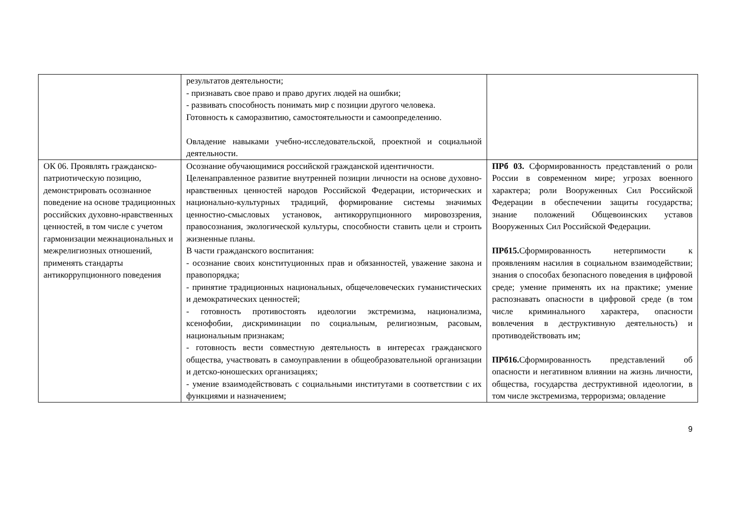| | результатов деятельности; - признавать свое право и право других людей на ошибки; - развивать способность понимать мир с позиции другого человека. Готовность к саморазвитию, самостоятельности и самоопределению. Овладение навыками учебно-исследовательской, проектной и социальной деятельности. | |
| ОК 06. Проявлять гражданско-патриотическую позицию, демонстрировать осознанное поведение на основе традиционных российских духовно-нравственных ценностей, в том числе с учетом гармонизации межнациональных и межрелигиозных отношений, применять стандарты антикоррупционного поведения | Осознание обучающимися российской гражданской идентичности. Целенаправленное развитие внутренней позиции личности на основе духовно-нравственных ценностей народов Российской Федерации, исторических и национально-культурных традиций, формирование системы значимых ценностно-смысловых установок, антикоррупционного мировоззрения, правосознания, экологической культуры, способности ставить цели и строить жизненные планы. В части гражданского воспитания: - осознание своих конституционных прав и обязанностей, уважение закона и правопорядка; - принятие традиционных национальных, общечеловеческих гуманистических и демократических ценностей; - готовность противостоять идеологии экстремизма, национализма, ксенофобии, дискриминации по социальным, религиозным, расовым, национальным признакам; - готовность вести совместную деятельность в интересах гражданского общества, участвовать в самоуправлении в общеобразовательной организации и детско-юношеских организациях; - умение взаимодействовать с социальными институтами в соответствии с их функциями и назначением; | ПРб 03. Сформированность представлений о роли России в современном мире; угрозах военного характера; роли Вооруженных Сил Российской Федерации в обеспечении защиты государства; знание положений Общевоинских уставов Вооруженных Сил Российской Федерации. ПРб15. Сформированность нетерпимости к проявлениям насилия в социальном взаимодействии; знания о способах безопасного поведения в цифровой среде; умение применять их на практике; умение распознавать опасности в цифровой среде (в том числе криминального характера, опасности вовлечения в деструктивную деятельность) и противодействовать им; ПРб16. Сформированность представлений об опасности и негативном влиянии на жизнь личности, общества, государства деструктивной идеологии, в том числе экстремизма, терроризма; овладение |
9